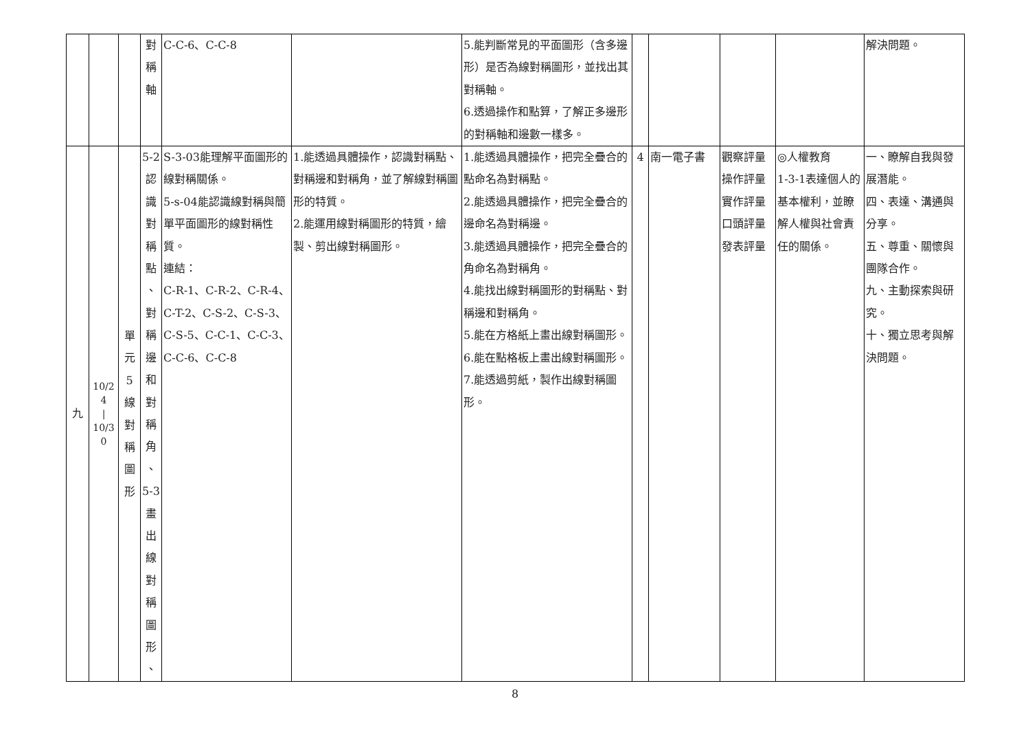| | | | 對 稱 軸 | C-C-6、C-C-8 | | 5.能判斷常見的平面圖形（含多邊形）是否為線對稱圖形，並找出其對稱軸。 6.透過操作和點算，了解正多邊形的對稱軸和邊數一樣多。 | | | | | 解決問題。 |
| 九 | 10/24 / 10/30 | 單 元 5 線 對 稱 圖 形 | 5-2 認 識 對 稱 點 、 對 稱 邊 和 對 稱 角 、 5-3 畫 出 線 對 稱 圖 形 、 | S-3-03能理解平面圖形的線對稱關係。 5-s-04能認識線對稱與簡單平面圖形的線對稱性質。 連結： C-R-1、C-R-2、C-R-4、C-T-2、C-S-2、C-S-3、C-S-5、C-C-1、C-C-3、C-C-6、C-C-8 | 1.能透過具體操作，認識對稱點、對稱邊和對稱角，並了解線對稱圖形的特質。 2.能運用線對稱圖形的特質，繪製、剪出線對稱圖形。 | 1.能透過具體操作，把完全疊合的點命名為對稱點。 2.能透過具體操作，把完全疊合的邊命名為對稱邊。 3.能透過具體操作，把完全疊合的角命名為對稱角。 4.能找出線對稱圖形的對稱點、對稱邊和對稱角。 5.能在方格紙上畫出線對稱圖形。 6.能在點格板上畫出線對稱圖形。 7.能透過剪紙，製作出線對稱圖形。 | 4 | 南一電子書 | 觀察評量 操作評量 實作評量 口頭評量 發表評量 | ◎人權教育 1-3-1表達個人的基本權利，並瞭解人權與社會責任的關係。 | 一、瞭解自我與發展潛能。 四、表達、溝通與分享。 五、尊重、關懷與團隊合作。 九、主動探索與研究。 十、獨立思考與解決問題。 |
8